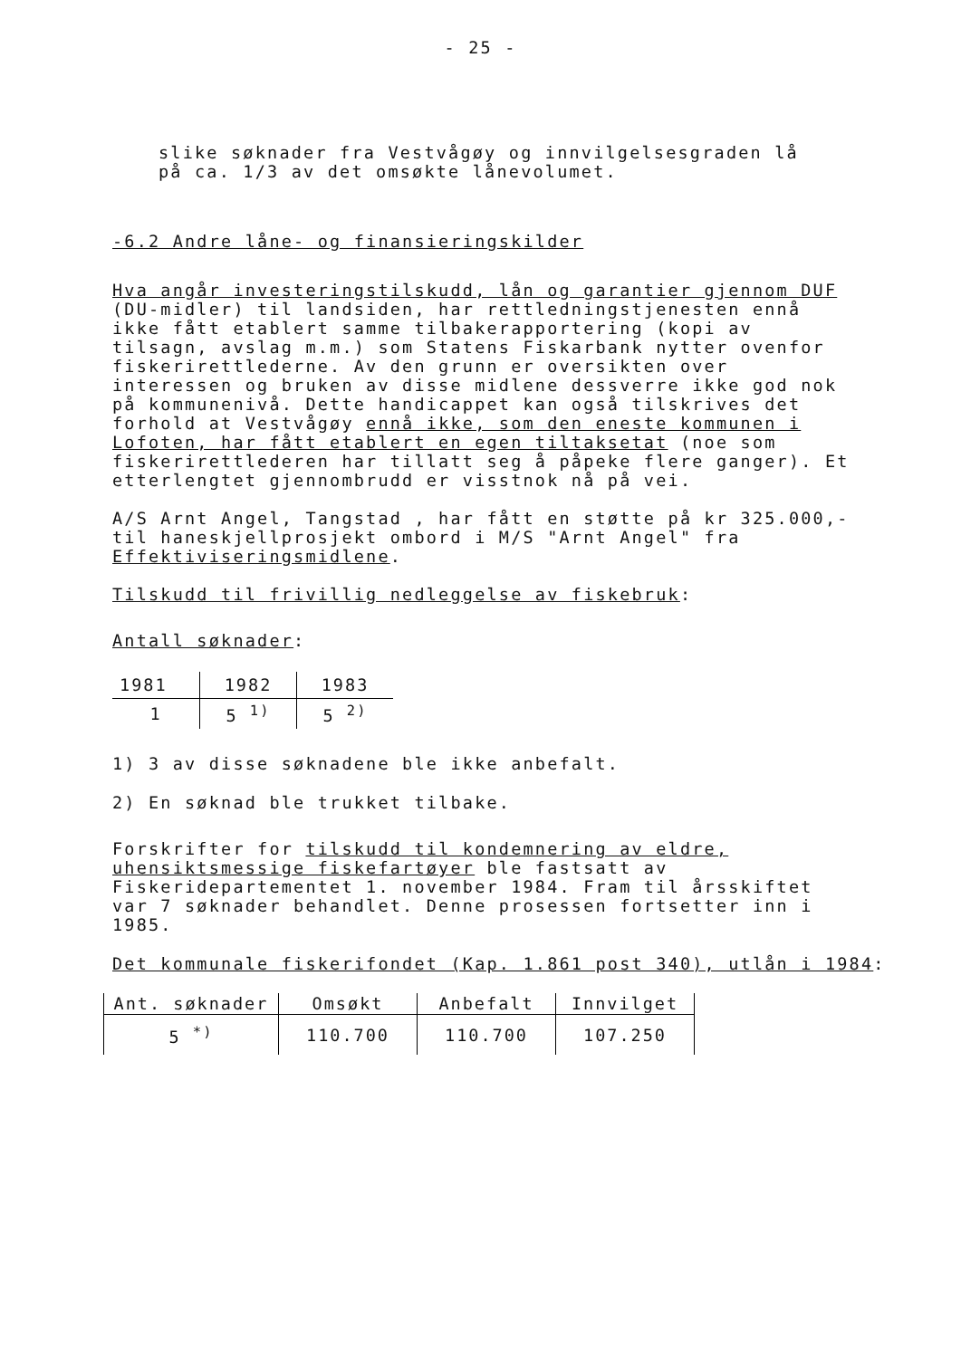- 25 -
slike søknader fra Vestvågøy og innvilgelsesgraden lå
på ca. 1/3 av det omsøkte lånevolumet.
-6.2 Andre låne- og finansieringskilder
Hva angår investeringstilskudd, lån og garantier gjennom DUF (DU-midler) til landsiden, har rettledningstjenesten ennå ikke fått etablert samme tilbakerapportering (kopi av tilsagn, avslag m.m.) som Statens Fiskarbank nytter ovenfor fiskerirettlederne. Av den grunn er oversikten over interessen og bruken av disse midlene dessverre ikke god nok på kommunenivå. Dette handicappet kan også tilskrives det forhold at Vestvågøy ennå ikke, som den eneste kommunen i Lofoten, har fått etablert en egen tiltaksetat (noe som fiskerirettlederen har tillatt seg å påpeke flere ganger). Et etterlengtet gjennombrudd er visstnok nå på vei.
A/S Arnt Angel, Tangstad , har fått en støtte på kr 325.000,- til haneskjellprosjekt ombord i M/S "Arnt Angel" fra Effektiviseringsmidlene.
Tilskudd til frivillig nedleggelse av fiskebruk:
Antall søknader:
| 1981 | 1982 | 1983 |
| 1 | 5 <sup>1)</sup> | 5 <sup>2)</sup> |
1) 3 av disse søknadene ble ikke anbefalt.
2) En søknad ble trukket tilbake.
Forskrifter for tilskudd til kondemnering av eldre, uhensiktsmessige fiskefartøyer ble fastsatt av Fiskeridepartementet 1. november 1984. Fram til årsskiftet var 7 søknader behandlet. Denne prosessen fortsetter inn i 1985.
Det kommunale fiskerifondet (Kap. 1.861 post 340), utlån i 1984:
| Ant. søknader | Omsøkt | Anbefalt | Innvilget |
| --- | --- | --- | --- |
| 5 <sup>*)</sup> | 110.700 | 110.700 | 107.250 |